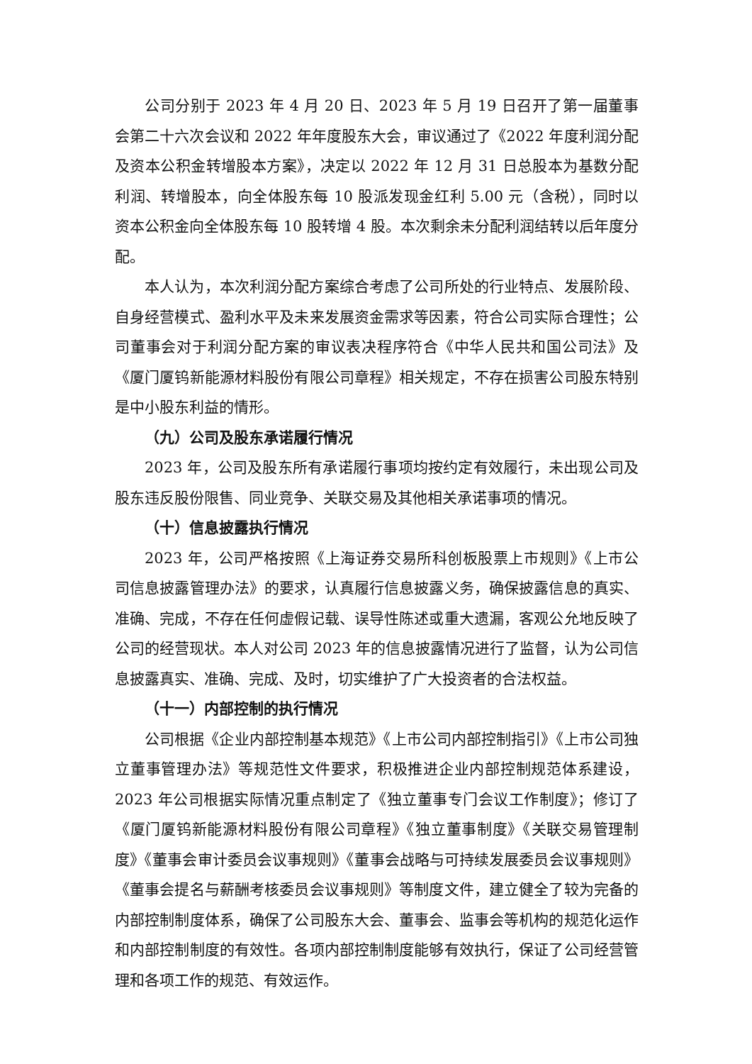公司分别于 2023 年 4 月 20 日、2023 年 5 月 19 日召开了第一届董事会第二十六次会议和 2022 年年度股东大会，审议通过了《2022 年度利润分配及资本公积金转增股本方案》，决定以 2022 年 12 月 31 日总股本为基数分配利润、转增股本，向全体股东每 10 股派发现金红利 5.00 元（含税），同时以资本公积金向全体股东每 10 股转增 4 股。本次剩余未分配利润结转以后年度分配。
本人认为，本次利润分配方案综合考虑了公司所处的行业特点、发展阶段、自身经营模式、盈利水平及未来发展资金需求等因素，符合公司实际合理性；公司董事会对于利润分配方案的审议表决程序符合《中华人民共和国公司法》及《厦门厦钨新能源材料股份有限公司章程》相关规定，不存在损害公司股东特别是中小股东利益的情形。
（九）公司及股东承诺履行情况
2023 年，公司及股东所有承诺履行事项均按约定有效履行，未出现公司及股东违反股份限售、同业竞争、关联交易及其他相关承诺事项的情况。
（十）信息披露执行情况
2023 年，公司严格按照《上海证券交易所科创板股票上市规则》《上市公司信息披露管理办法》的要求，认真履行信息披露义务，确保披露信息的真实、准确、完成，不存在任何虚假记载、误导性陈述或重大遗漏，客观公允地反映了公司的经营现状。本人对公司 2023 年的信息披露情况进行了监督，认为公司信息披露真实、准确、完成、及时，切实维护了广大投资者的合法权益。
（十一）内部控制的执行情况
公司根据《企业内部控制基本规范》《上市公司内部控制指引》《上市公司独立董事管理办法》等规范性文件要求，积极推进企业内部控制规范体系建设，2023 年公司根据实际情况重点制定了《独立董事专门会议工作制度》；修订了《厦门厦钨新能源材料股份有限公司章程》《独立董事制度》《关联交易管理制度》《董事会审计委员会议事规则》《董事会战略与可持续发展委员会议事规则》《董事会提名与薪酬考核委员会议事规则》等制度文件，建立健全了较为完备的内部控制制度体系，确保了公司股东大会、董事会、监事会等机构的规范化运作和内部控制制度的有效性。各项内部控制制度能够有效执行，保证了公司经营管理和各项工作的规范、有效运作。